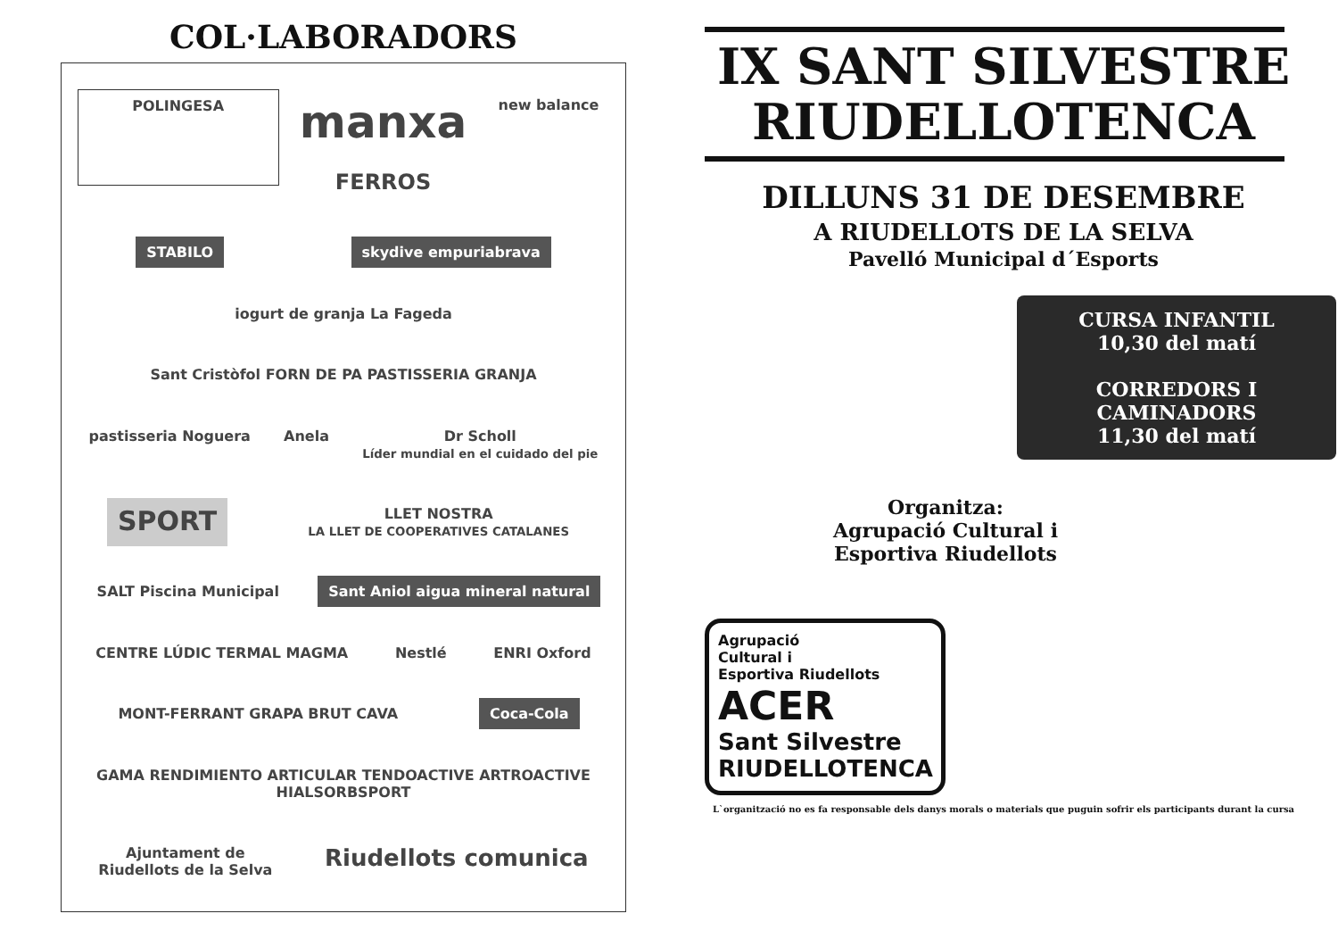COL·LABORADORS
POLINGESA
manxa
FERROS
new balance
STABILO
skydive empuriabrava
iogurt de granja La Fageda
Sant Cristòfol FORN DE PA PASTISSERIA GRANJA
pastisseria Noguera
Anela
Dr Scholl
Líder mundial en el cuidado del pie
SPORT
LLET NOSTRA
LA LLET DE COOPERATIVES CATALANES
SALT Piscina Municipal
Sant Aniol aigua mineral natural
CENTRE LÚDIC TERMAL MAGMA
Nestlé
ENRI Oxford
MONT-FERRANT GRAPA BRUT CAVA
Coca-Cola
GAMA RENDIMIENTO ARTICULAR TENDOACTIVE ARTROACTIVE HIALSORBSPORT
Ajuntament de
Riudellots de la Selva
Riudellots comunica
IX SANT SILVESTRE
RIUDELLOTENCA
DILLUNS 31 DE DESEMBRE
A RIUDELLOTS DE LA SELVA
Pavelló Municipal d´Esports
CURSA INFANTIL
10,30 del matí
CORREDORS I
CAMINADORS
11,30 del matí
Organitza:
Agrupació Cultural i
Esportiva Riudellots
Agrupació
Cultural i
Esportiva Riudellots
ACER
Sant Silvestre
RIUDELLOTENCA
L`organització no es fa responsable dels danys morals o materials que puguin sofrir els participants durant la cursa